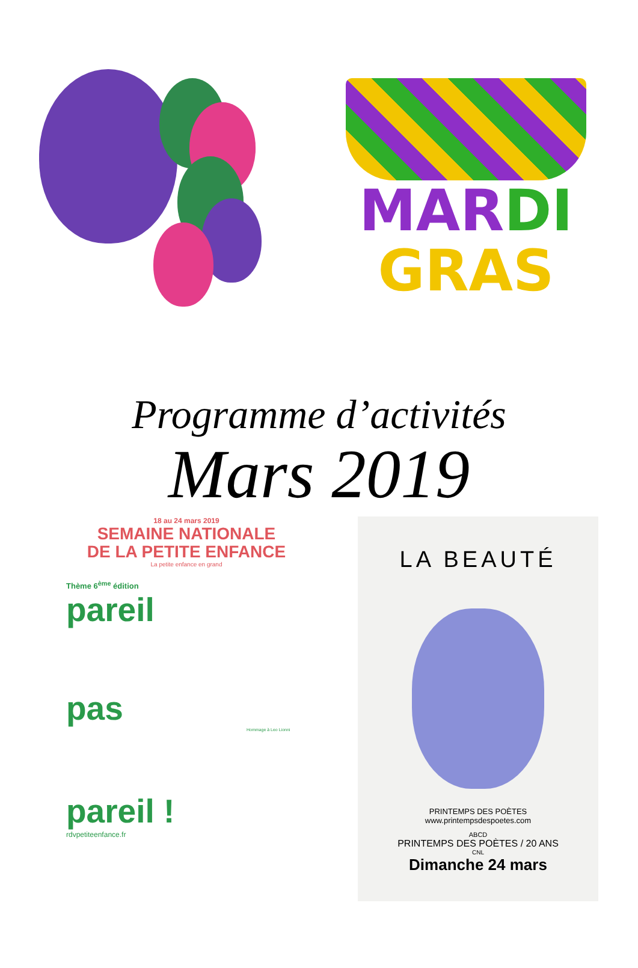MAR DI
GRAS
Programme d’activités
Mars 2019
18 au 24 mars 2019
SEMAINE NATIONALE
DE LA PETITE ENFANCE
La petite enfance en grand
Thème 6<sup>ème</sup> édition
pareil
pas
Hommage à Leo Lionni
pareil !
rdvpetiteenfance.fr
LA BEAUTÉ
PRINTEMPS DES POÈTES
www.printempsdespoetes.com
ABCD
PRINTEMPS DES POÈTES / 20 ANS
CNL
Dimanche 24 mars